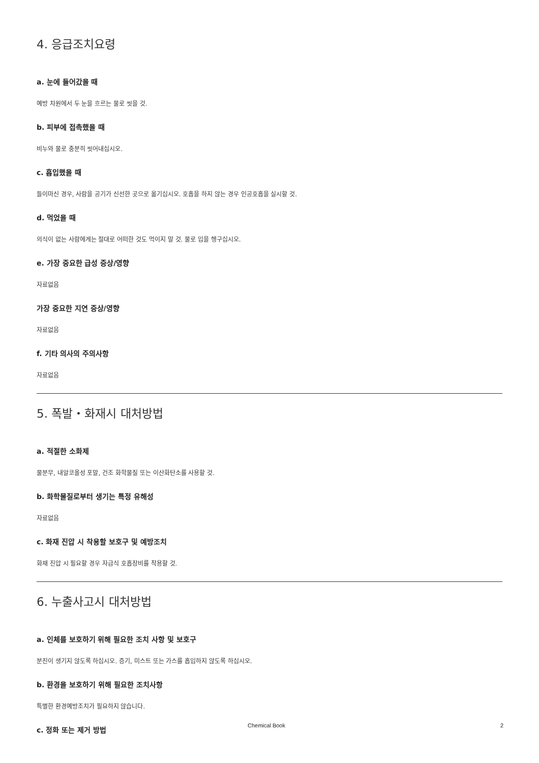4. 응급조치요령
a. 눈에 들어갔을 때
예방 차원에서 두 눈을 흐르는 물로 씻을 것.
b. 피부에 접촉했을 때
비누와 물로 충분히 씻어내십시오.
c. 흡입했을 때
들이마신 경우, 사람을 공기가 신선한 곳으로 옮기십시오. 호흡을 하지 않는 경우 인공호흡을 실시할 것.
d. 먹었을 때
의식이 없는 사람에게는 절대로 어떠한 것도 먹이지 말 것. 물로 입을 헹구십시오.
e. 가장 중요한 급성 증상/영향
자료없음
가장 중요한 지연 증상/영향
자료없음
f. 기타 의사의 주의사항
자료없음
5. 폭발・화재시 대처방법
a. 적절한 소화제
물분무, 내알코올성 포말, 건조 화학물질 또는 이산화탄소를 사용할 것.
b. 화학물질로부터 생기는 특정 유해성
자료없음
c. 화재 진압 시 착용할 보호구 및 예방조치
화재 진압 시 필요할 경우 자급식 호흡장비를 착용할 것.
6. 누출사고시 대처방법
a. 인체를 보호하기 위해 필요한 조치 사항 및 보호구
분진이 생기지 않도록 하십시오. 증기, 미스트 또는 가스를 흡입하지 않도록 하십시오.
b. 환경을 보호하기 위해 필요한 조치사항
특별한 환경예방조치가 필요하지 않습니다.
c. 정화 또는 제거 방법
Chemical Book 2